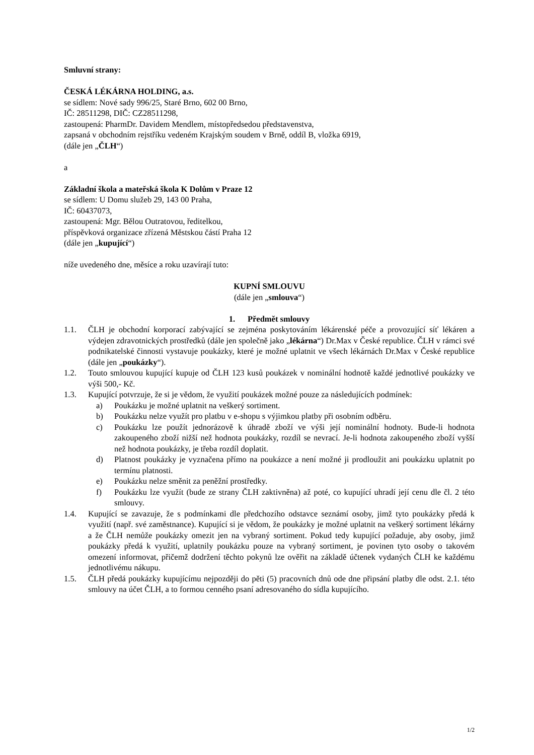Smluvní strany:
ČESKÁ LÉKÁRNA HOLDING, a.s.
se sídlem: Nové sady 996/25, Staré Brno, 602 00 Brno,
IČ: 28511298, DIČ: CZ28511298,
zastoupená: PharmDr. Davidem Mendlem, místopředsedou představenstva,
zapsaná v obchodním rejstříku vedeném Krajským soudem v Brně, oddíl B, vložka 6919,
(dále jen „ČLH“)
a
Základní škola a mateřská škola K Dolům v Praze 12
se sídlem: U Domu služeb 29, 143 00 Praha,
IČ: 60437073,
zastoupená: Mgr. Bělou Outratovou, ředitelkou,
příspěvková organizace zřízená Městskou částí Praha 12
(dále jen „kupující“)
níže uvedeného dne, měsíce a roku uzavírají tuto:
KUPNÍ SMLOUVU
(dále jen „smlouva“)
1. Předmět smlouvy
1.1. ČLH je obchodní korporací zabývající se zejména poskytováním lékárenské péče a provozující síť lékáren a výdejen zdravotnických prostředků (dále jen společně jako „lékárna“) Dr.Max v České republice. ČLH v rámci své podnikatelské činnosti vystavuje poukázky, které je možné uplatnit ve všech lékárnách Dr.Max v České republice (dále jen „poukázky“).
1.2. Touto smlouvou kupující kupuje od ČLH 123 kusů poukázek v nominální hodnotě každé jednotlivé poukázky ve výši 500,- Kč.
1.3. Kupující potvrzuje, že si je vědom, že využití poukázek možné pouze za následujících podmínek:
a) Poukázku je možné uplatnit na veškerý sortiment.
b) Poukázku nelze využít pro platbu v e-shopu s výjimkou platby při osobním odběru.
c) Poukázku lze použít jednorázově k úhradě zboží ve výši její nominální hodnoty. Bude-li hodnota zakoupeného zboží nižší než hodnota poukázky, rozdíl se nevrací. Je-li hodnota zakoupeného zboží vyšší než hodnota poukázky, je třeba rozdíl doplatit.
d) Platnost poukázky je vyznačena přímo na poukázce a není možné ji prodloužit ani poukázku uplatnit po termínu platnosti.
e) Poukázku nelze směnit za peněžní prostředky.
f) Poukázku lze využít (bude ze strany ČLH zaktivněna) až poté, co kupující uhradí její cenu dle čl. 2 této smlouvy.
1.4. Kupující se zavazuje, že s podmínkami dle předchozího odstavce seznámí osoby, jimž tyto poukázky předá k využití (např. své zaměstnance). Kupující si je vědom, že poukázky je možné uplatnit na veškerý sortiment lékárny a že ČLH nemůže poukázky omezit jen na vybraný sortiment. Pokud tedy kupující požaduje, aby osoby, jimž poukázky předá k využití, uplatnily poukázku pouze na vybraný sortiment, je povinen tyto osoby o takovém omezení informovat, přičemž dodržení těchto pokynů lze ověřit na základě účtenek vydaných ČLH ke každému jednotlivému nákupu.
1.5. ČLH předá poukázky kupujícímu nejpozději do pěti (5) pracovních dnů ode dne připsání platby dle odst. 2.1. této smlouvy na účet ČLH, a to formou cenného psaní adresovaného do sídla kupujícího.
1/2